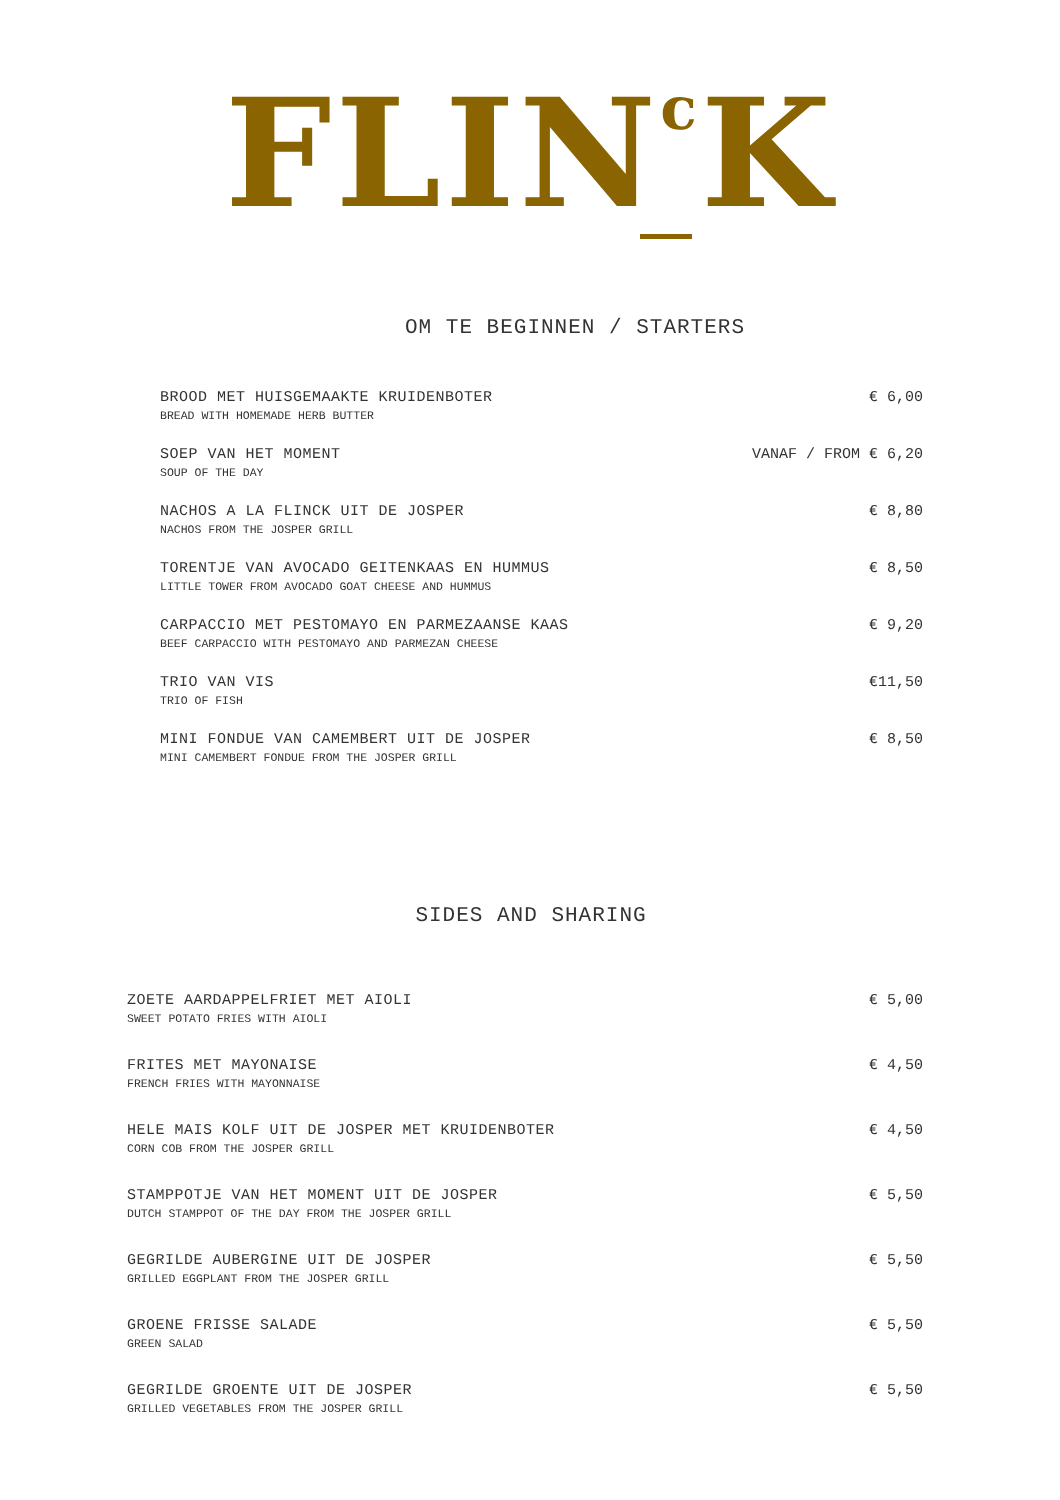FLIN<sup>c</sup>K
OM TE BEGINNEN / STARTERS
BROOD MET HUISGEMAAKTE KRUIDENBOTER
BREAD WITH HOMEMADE HERB BUTTER
€ 6,00
SOEP VAN HET MOMENT
SOUP OF THE DAY
VANAF / FROM € 6,20
NACHOS A LA FLINCK UIT DE JOSPER
NACHOS FROM THE JOSPER GRILL
€ 8,80
TORENTJE VAN AVOCADO GEITENKAAS EN HUMMUS
LITTLE TOWER FROM AVOCADO GOAT CHEESE AND HUMMUS
€ 8,50
CARPACCIO MET PESTOMAYO EN PARMEZAANSE KAAS
BEEF CARPACCIO WITH PESTOMAYO AND PARMEZAN CHEESE
€ 9,20
TRIO VAN VIS
TRIO OF FISH
€11,50
MINI FONDUE VAN CAMEMBERT UIT DE JOSPER
MINI CAMEMBERT FONDUE FROM THE JOSPER GRILL
€ 8,50
SIDES AND SHARING
ZOETE AARDAPPELFRIET MET AIOLI
SWEET POTATO FRIES WITH AIOLI
€ 5,00
FRITES MET MAYONAISE
FRENCH FRIES WITH MAYONNAISE
€ 4,50
HELE MAIS KOLF UIT DE JOSPER MET KRUIDENBOTER
CORN COB FROM THE JOSPER GRILL
€ 4,50
STAMPPOTJE VAN HET MOMENT UIT DE JOSPER
DUTCH STAMPPOT OF THE DAY FROM THE JOSPER GRILL
€ 5,50
GEGRILDE AUBERGINE UIT DE JOSPER
GRILLED EGGPLANT FROM THE JOSPER GRILL
€ 5,50
GROENE FRISSE SALADE
GREEN SALAD
€ 5,50
GEGRILDE GROENTE UIT DE JOSPER
GRILLED VEGETABLES FROM THE JOSPER GRILL
€ 5,50